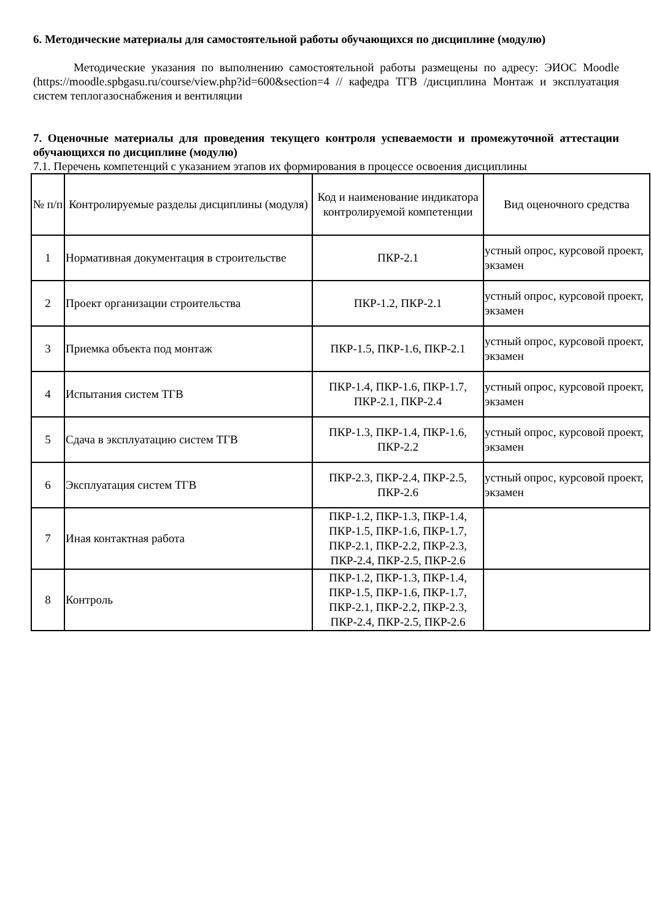6. Методические материалы для самостоятельной работы обучающихся по дисциплине (модулю)
Методические указания по выполнению самостоятельной работы размещены по адресу: ЭИОС Moodle (https://moodle.spbgasu.ru/course/view.php?id=600&section=4 // кафедра ТГВ /дисциплина Монтаж и эксплуатация систем теплогазоснабжения и вентиляции
7. Оценочные материалы для проведения текущего контроля успеваемости и промежуточной аттестации обучающихся по дисциплине (модулю)
7.1. Перечень компетенций с указанием этапов их формирования в процессе освоения дисциплины
| № п/п | Контролируемые разделы дисциплины (модуля) | Код и наименование индикатора контролируемой компетенции | Вид оценочного средства |
| --- | --- | --- | --- |
| 1 | Нормативная документация в строительстве | ПКР-2.1 | устный опрос, курсовой проект, экзамен |
| 2 | Проект организации строительства | ПКР-1.2, ПКР-2.1 | устный опрос, курсовой проект, экзамен |
| 3 | Приемка объекта под монтаж | ПКР-1.5, ПКР-1.6, ПКР-2.1 | устный опрос, курсовой проект, экзамен |
| 4 | Испытания систем ТГВ | ПКР-1.4, ПКР-1.6, ПКР-1.7, ПКР-2.1, ПКР-2.4 | устный опрос, курсовой проект, экзамен |
| 5 | Сдача в эксплуатацию систем ТГВ | ПКР-1.3, ПКР-1.4, ПКР-1.6, ПКР-2.2 | устный опрос, курсовой проект, экзамен |
| 6 | Эксплуатация систем ТГВ | ПКР-2.3, ПКР-2.4, ПКР-2.5, ПКР-2.6 | устный опрос, курсовой проект, экзамен |
| 7 | Иная контактная работа | ПКР-1.2, ПКР-1.3, ПКР-1.4, ПКР-1.5, ПКР-1.6, ПКР-1.7, ПКР-2.1, ПКР-2.2, ПКР-2.3, ПКР-2.4, ПКР-2.5, ПКР-2.6 | |
| 8 | Контроль | ПКР-1.2, ПКР-1.3, ПКР-1.4, ПКР-1.5, ПКР-1.6, ПКР-1.7, ПКР-2.1, ПКР-2.2, ПКР-2.3, ПКР-2.4, ПКР-2.5, ПКР-2.6 | |